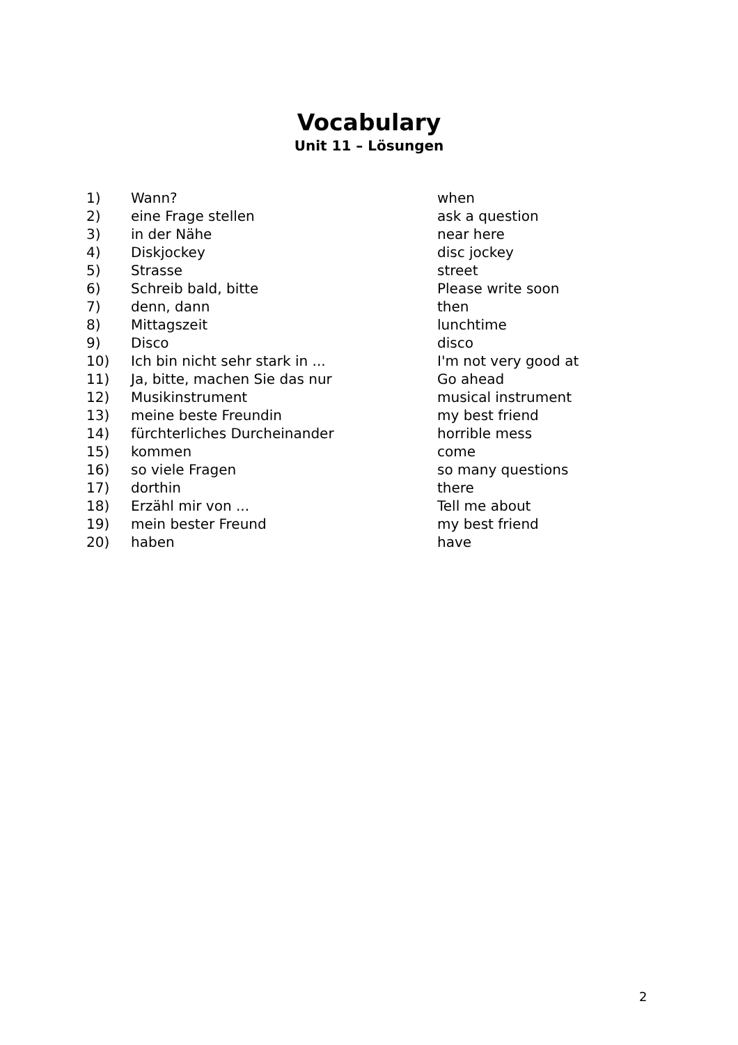Vocabulary
Unit 11 – Lösungen
| 1) | Wann? | when |
| 2) | eine Frage stellen | ask a question |
| 3) | in der Nähe | near here |
| 4) | Diskjockey | disc jockey |
| 5) | Strasse | street |
| 6) | Schreib bald, bitte | Please write soon |
| 7) | denn, dann | then |
| 8) | Mittagszeit | lunchtime |
| 9) | Disco | disco |
| 10) | Ich bin nicht sehr stark in ... | I'm not very good at |
| 11) | Ja, bitte, machen Sie das nur | Go ahead |
| 12) | Musikinstrument | musical instrument |
| 13) | meine beste Freundin | my best friend |
| 14) | fürchterliches Durcheinander | horrible mess |
| 15) | kommen | come |
| 16) | so viele Fragen | so many questions |
| 17) | dorthin | there |
| 18) | Erzähl mir von ... | Tell me about |
| 19) | mein bester Freund | my best friend |
| 20) | haben | have |
2